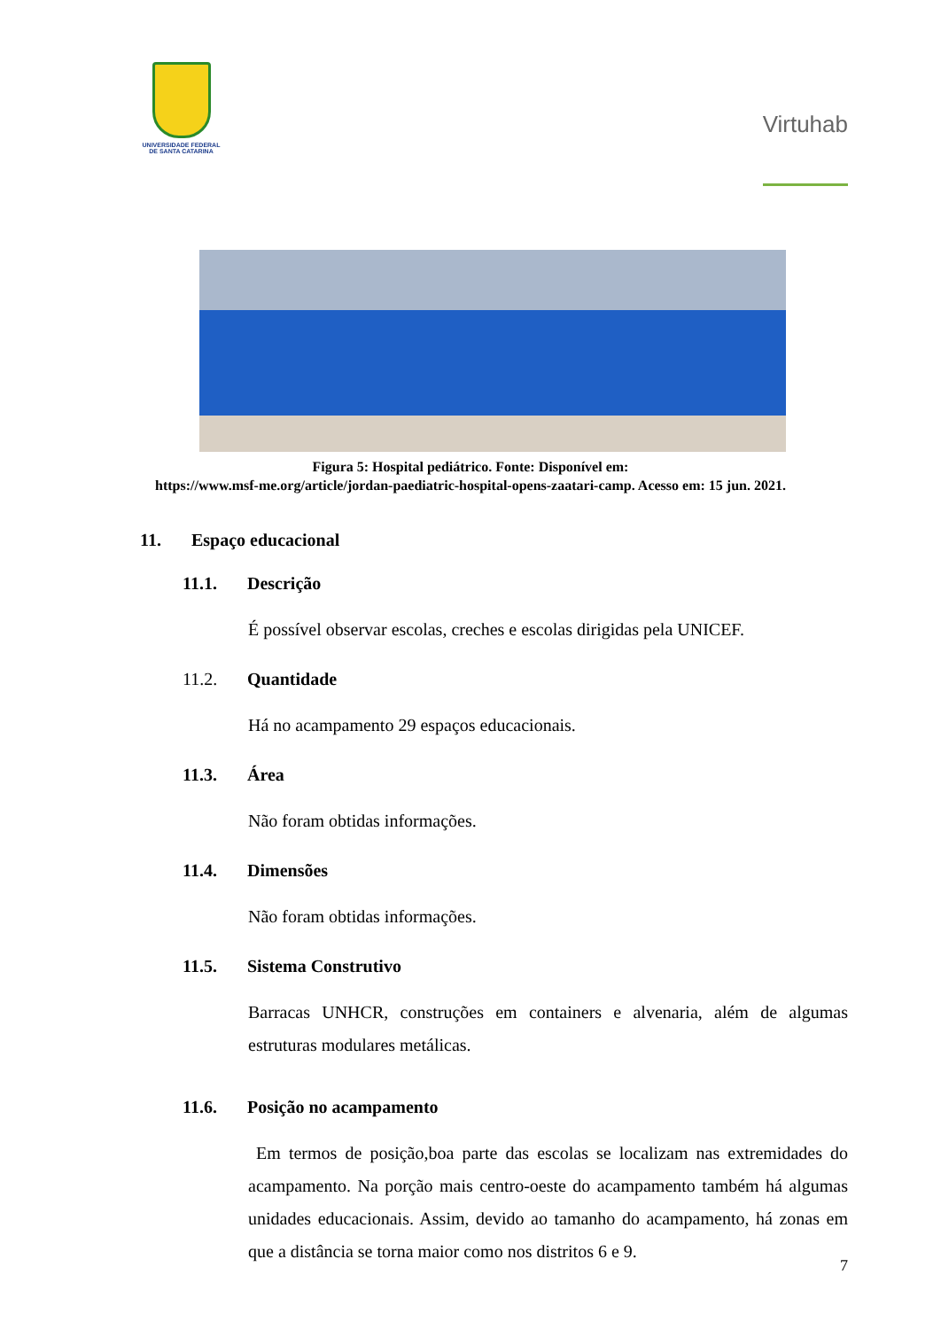UNIVERSIDADE FEDERAL
DE SANTA CATARINA
Virtuhab
Figura 5: Hospital pediátrico. Fonte: Disponível em:
https://www.msf-me.org/article/jordan-paediatric-hospital-opens-zaatari-camp. Acesso em: 15 jun. 2021.
11. Espaço educacional
11.1. Descrição
É possível observar escolas, creches e escolas dirigidas pela UNICEF.
11.2. Quantidade
Há no acampamento 29 espaços educacionais.
11.3. Área
Não foram obtidas informações.
11.4. Dimensões
Não foram obtidas informações.
11.5. Sistema Construtivo
Barracas UNHCR, construções em containers e alvenaria, além de algumas estruturas modulares metálicas.
11.6. Posição no acampamento
Em termos de posição,boa parte das escolas se localizam nas extremidades do acampamento. Na porção mais centro-oeste do acampamento também há algumas unidades educacionais. Assim, devido ao tamanho do acampamento, há zonas em que a distância se torna maior como nos distritos 6 e 9.
7